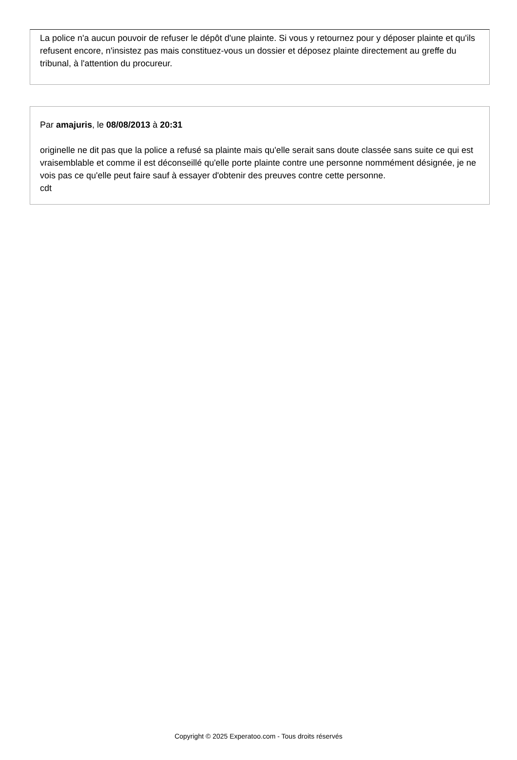La police n'a aucun pouvoir de refuser le dépôt d'une plainte. Si vous y retournez pour y déposer plainte et qu'ils refusent encore, n'insistez pas mais constituez-vous un dossier et déposez plainte directement au greffe du tribunal, à l'attention du procureur.
Par amajuris, le 08/08/2013 à 20:31
originelle ne dit pas que la police a refusé sa plainte mais qu'elle serait sans doute classée sans suite ce qui est vraisemblable et comme il est déconseillé qu'elle porte plainte contre une personne nommément désignée, je ne vois pas ce qu'elle peut faire sauf à essayer d'obtenir des preuves contre cette personne.
cdt
Copyright © 2025 Experatoo.com - Tous droits réservés